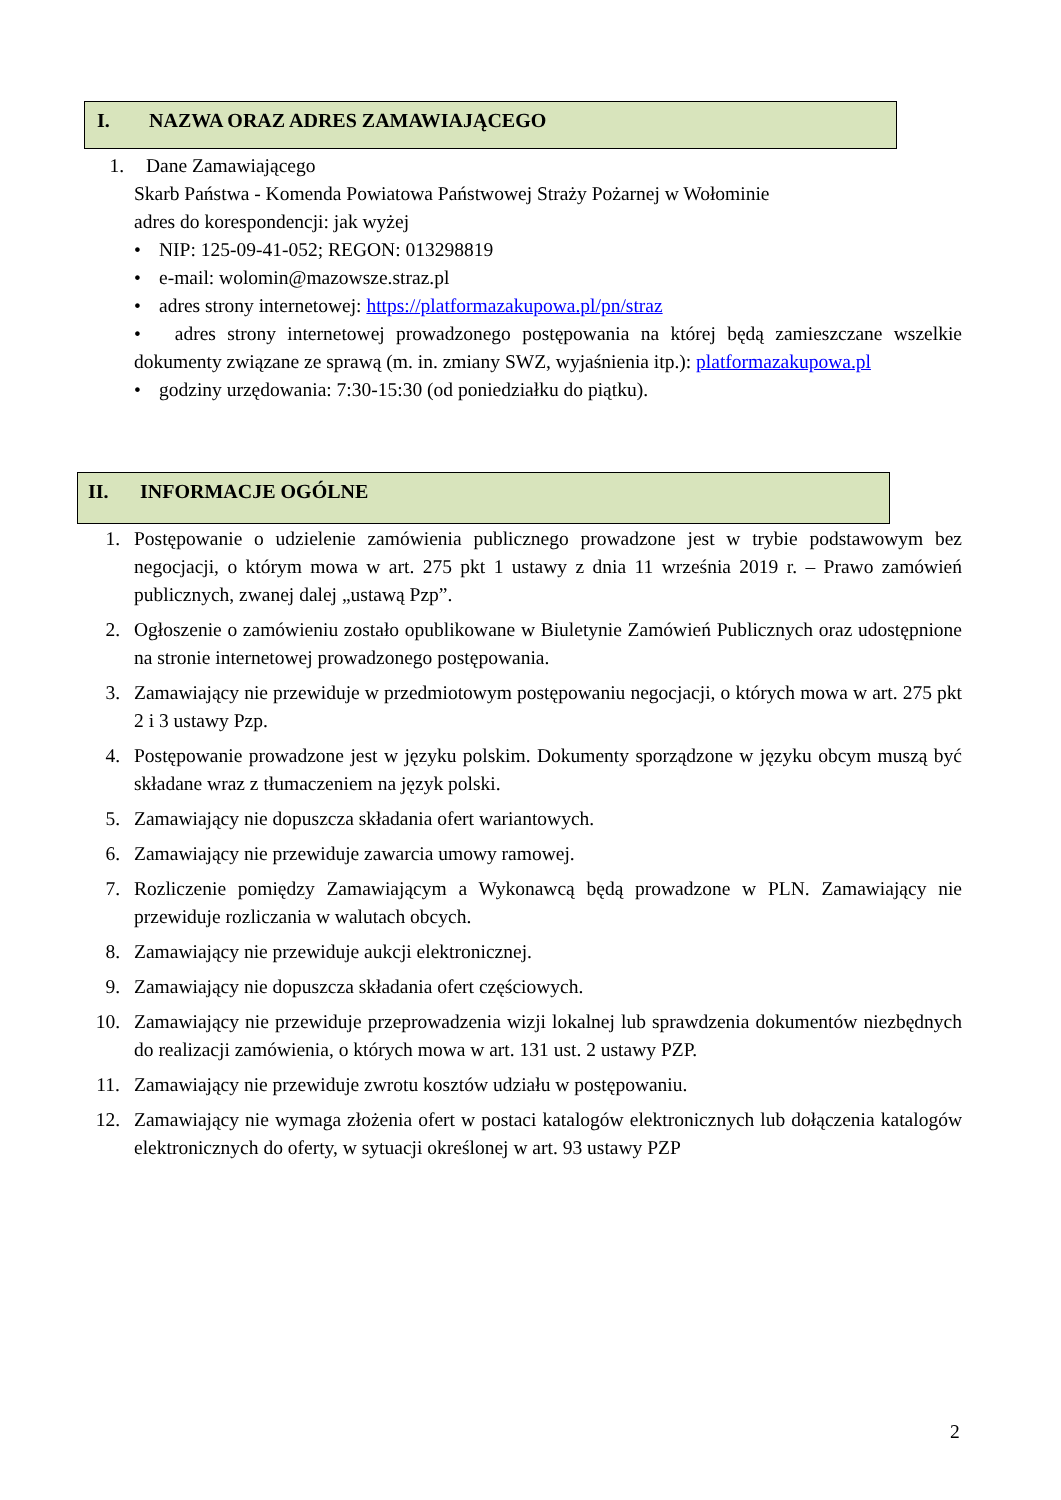I. NAZWA ORAZ ADRES ZAMAWIAJĄCEGO
1. Dane Zamawiającego
Skarb Państwa - Komenda Powiatowa Państwowej Straży Pożarnej w Wołominie
adres do korespondencji: jak wyżej
• NIP: 125-09-41-052; REGON: 013298819
• e-mail: wolomin@mazowsze.straz.pl
• adres strony internetowej: https://platformazakupowa.pl/pn/straz
• adres strony internetowej prowadzonego postępowania na której będą zamieszczane wszelkie dokumenty związane ze sprawą (m. in. zmiany SWZ, wyjaśnienia itp.): platformazakupowa.pl
• godziny urzędowania: 7:30-15:30 (od poniedziałku do piątku).
II. INFORMACJE OGÓLNE
1. Postępowanie o udzielenie zamówienia publicznego prowadzone jest w trybie podstawowym bez negocjacji, o którym mowa w art. 275 pkt 1 ustawy z dnia 11 września 2019 r. – Prawo zamówień publicznych, zwanej dalej „ustawą Pzp”.
2. Ogłoszenie o zamówieniu zostało opublikowane w Biuletynie Zamówień Publicznych oraz udostępnione na stronie internetowej prowadzonego postępowania.
3. Zamawiający nie przewiduje w przedmiotowym postępowaniu negocjacji, o których mowa w art. 275 pkt 2 i 3 ustawy Pzp.
4. Postępowanie prowadzone jest w języku polskim. Dokumenty sporządzone w języku obcym muszą być składane wraz z tłumaczeniem na język polski.
5. Zamawiający nie dopuszcza składania ofert wariantowych.
6. Zamawiający nie przewiduje zawarcia umowy ramowej.
7. Rozliczenie pomiędzy Zamawiającym a Wykonawcą będą prowadzone w PLN. Zamawiający nie przewiduje rozliczania w walutach obcych.
8. Zamawiający nie przewiduje aukcji elektronicznej.
9. Zamawiający nie dopuszcza składania ofert częściowych.
10. Zamawiający nie przewiduje przeprowadzenia wizji lokalnej lub sprawdzenia dokumentów niezbędnych do realizacji zamówienia, o których mowa w art. 131 ust. 2 ustawy PZP.
11. Zamawiający nie przewiduje zwrotu kosztów udziału w postępowaniu.
12. Zamawiający nie wymaga złożenia ofert w postaci katalogów elektronicznych lub dołączenia katalogów elektronicznych do oferty, w sytuacji określonej w art. 93 ustawy PZP
2